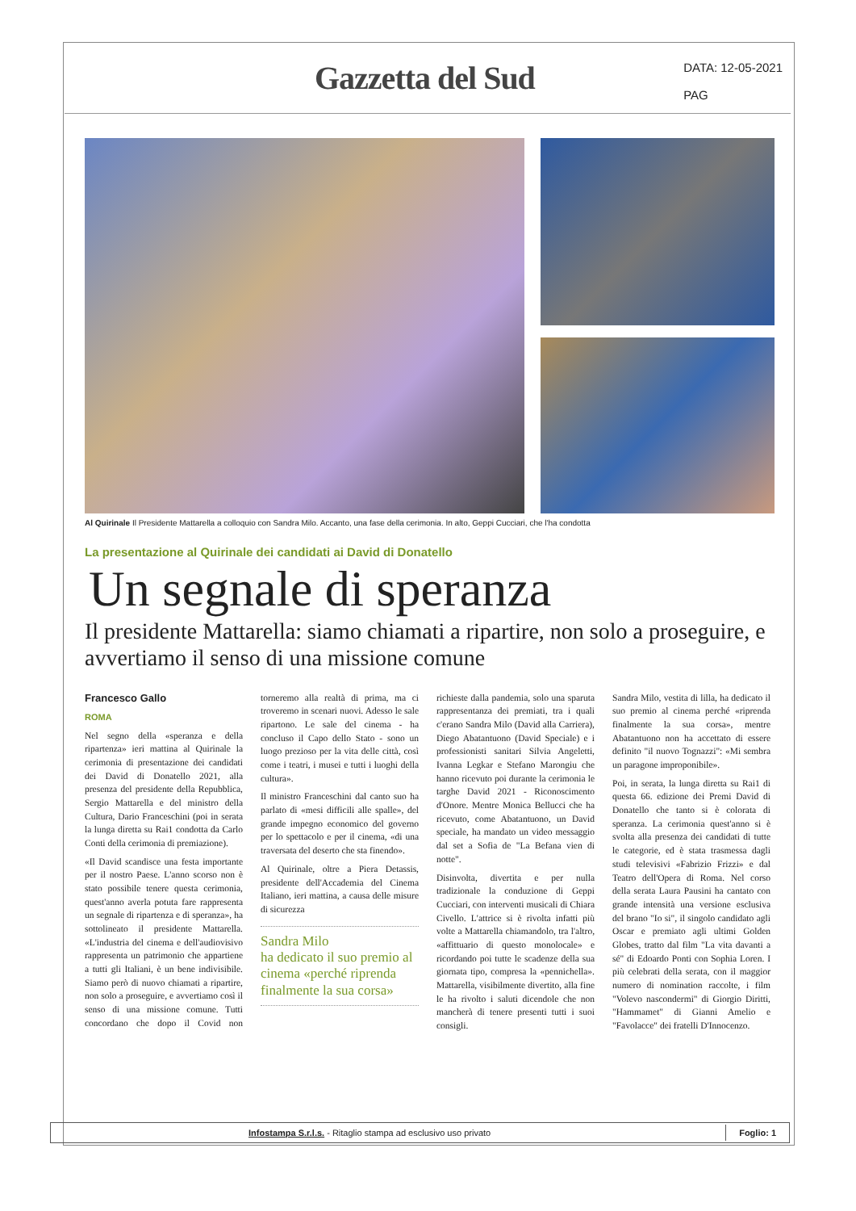Gazzetta del Sud
DATA: 12-05-2021
PAG
Al Quirinale Il Presidente Mattarella a colloquio con Sandra Milo. Accanto, una fase della cerimonia. In alto, Geppi Cucciari, che l'ha condotta
La presentazione al Quirinale dei candidati ai David di Donatello
Un segnale di speranza
Il presidente Mattarella: siamo chiamati a ripartire, non solo a proseguire, e avvertiamo il senso di una missione comune
Francesco Gallo
ROMA
Nel segno della «speranza e della ripartenza» ieri mattina al Quirinale la cerimonia di presentazione dei candidati dei David di Donatello 2021, alla presenza del presidente della Repubblica, Sergio Mattarella e del ministro della Cultura, Dario Franceschini (poi in serata la lunga diretta su Rai1 condotta da Carlo Conti della cerimonia di premiazione).
«Il David scandisce una festa importante per il nostro Paese. L'anno scorso non è stato possibile tenere questa cerimonia, quest'anno averla potuta fare rappresenta un segnale di ripartenza e di speranza», ha sottolineato il presidente Mattarella. «L'industria del cinema e dell'audiovisivo rappresenta un patrimonio che appartiene a tutti gli Italiani, è un bene indivisibile. Siamo però di nuovo chiamati a ripartire, non solo a proseguire, e avvertiamo così il senso di una missione comune. Tutti concordano che dopo il Covid non torneremo alla realtà di prima, ma ci troveremo in scenari nuovi. Adesso le sale ripartono. Le sale del cinema - ha concluso il Capo dello Stato - sono un luogo prezioso per la vita delle città, così come i teatri, i musei e tutti i luoghi della cultura».
Il ministro Franceschini dal canto suo ha parlato di «mesi difficili alle spalle», del grande impegno economico del governo per lo spettacolo e per il cinema, «di una traversata del deserto che sta finendo».
Al Quirinale, oltre a Piera Detassis, presidente dell'Accademia del Cinema Italiano, ieri mattina, a causa delle misure di sicurezza
Sandra Milo
ha dedicato il suo premio al cinema «perché riprenda finalmente la sua corsa»
richieste dalla pandemia, solo una sparuta rappresentanza dei premiati, tra i quali c'erano Sandra Milo (David alla Carriera), Diego Abatantuono (David Speciale) e i professionisti sanitari Silvia Angeletti, Ivanna Legkar e Stefano Marongiu che hanno ricevuto poi durante la cerimonia le targhe David 2021 - Riconoscimento d'Onore. Mentre Monica Bellucci che ha ricevuto, come Abatantuono, un David speciale, ha mandato un video messaggio dal set a Sofia de "La Befana vien di notte".
Disinvolta, divertita e per nulla tradizionale la conduzione di Geppi Cucciari, con interventi musicali di Chiara Civello. L'attrice si è rivolta infatti più volte a Mattarella chiamandolo, tra l'altro, «affittuario di questo monolocale» e ricordando poi tutte le scadenze della sua giornata tipo, compresa la «pennichella». Mattarella, visibilmente divertito, alla fine le ha rivolto i saluti dicendole che non mancherà di tenere presenti tutti i suoi consigli.
Sandra Milo, vestita di lilla, ha dedicato il suo premio al cinema perché «riprenda finalmente la sua corsa», mentre Abatantuono non ha accettato di essere definito "il nuovo Tognazzi": «Mi sembra un paragone improponibile».
Poi, in serata, la lunga diretta su Rai1 di questa 66. edizione dei Premi David di Donatello che tanto si è colorata di speranza. La cerimonia quest'anno si è svolta alla presenza dei candidati di tutte le categorie, ed è stata trasmessa dagli studi televisivi «Fabrizio Frizzi» e dal Teatro dell'Opera di Roma. Nel corso della serata Laura Pausini ha cantato con grande intensità una versione esclusiva del brano "Io si", il singolo candidato agli Oscar e premiato agli ultimi Golden Globes, tratto dal film "La vita davanti a sé" di Edoardo Ponti con Sophia Loren. I più celebrati della serata, con il maggior numero di nomination raccolte, i film "Volevo nascondermi" di Giorgio Diritti, "Hammamet" di Gianni Amelio e "Favolacce" dei fratelli D'Innocenzo.
Infostampa S.r.l.s. - Ritaglio stampa ad esclusivo uso privato Foglio: 1